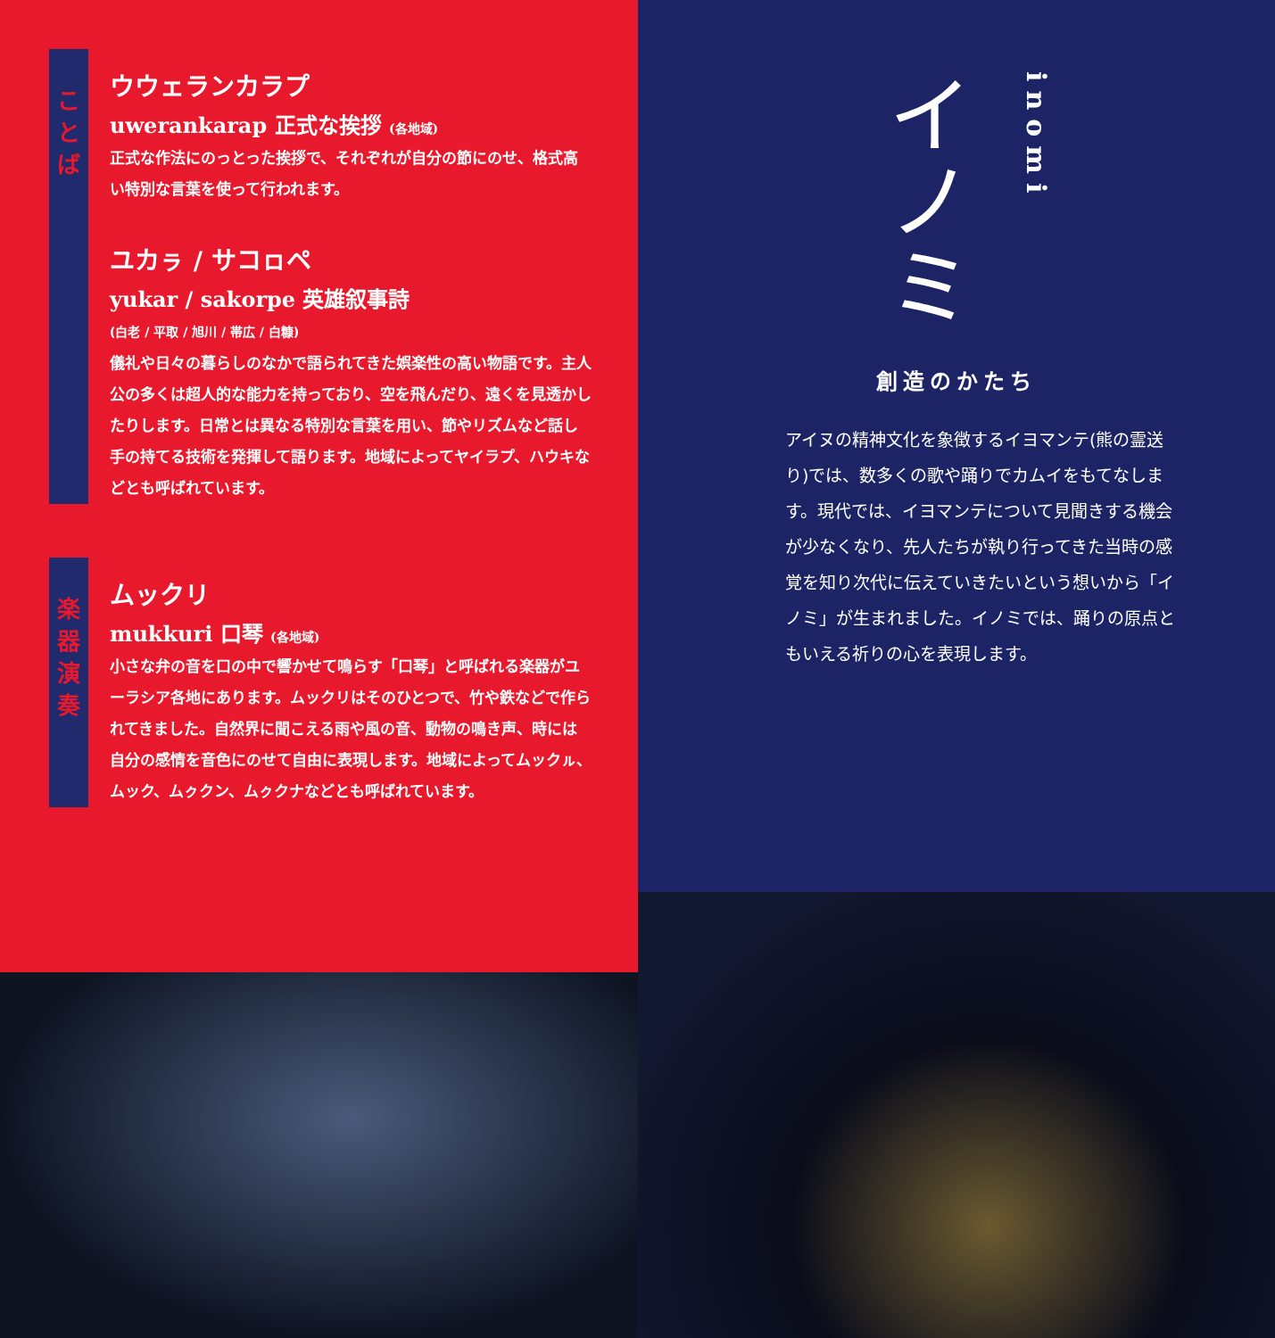こ
と
ば
ウウェランカラプ
uwerankarap 正式な挨拶 (各地域)
正式な作法にのっとった挨拶で、それぞれが自分の節にのせ、格式高い特別な言葉を使って行われます。
ユカㇻ / サコㇿペ
yukar / sakorpe 英雄叙事詩
(白老 / 平取 / 旭川 / 帯広 / 白糠)
儀礼や日々の暮らしのなかで語られてきた娯楽性の高い物語です。主人公の多くは超人的な能力を持っており、空を飛んだり、遠くを見透かしたりします。日常とは異なる特別な言葉を用い、節やリズムなど話し手の持てる技術を発揮して語ります。地域によってヤイラプ、ハウキなどとも呼ばれています。
楽
器
演
奏
ムックリ
mukkuri 口琴 (各地域)
小さな弁の音を口の中で響かせて鳴らす「口琴」と呼ばれる楽器がユーラシア各地にあります。ムックリはそのひとつで、竹や鉄などで作られてきました。自然界に聞こえる雨や風の音、動物の鳴き声、時には自分の感情を音色にのせて自由に表現します。地域によってムックㇽ、ムック、ムㇰクン、ムㇰクナなどとも呼ばれています。
イノミ
inomi
創造のかたち
アイヌの精神文化を象徴するイヨマンテ(熊の霊送り)では、数多くの歌や踊りでカムイをもてなします。現代では、イヨマンテについて見聞きする機会が少なくなり、先人たちが執り行ってきた当時の感覚を知り次代に伝えていきたいという想いから「イノミ」が生まれました。イノミでは、踊りの原点ともいえる祈りの心を表現します。